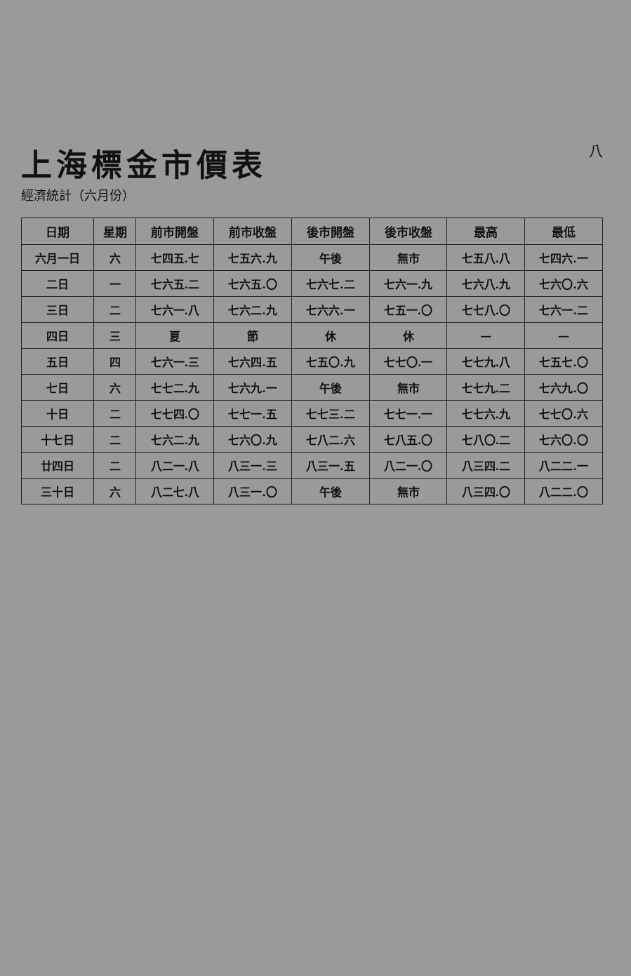上海標金市價表
經濟統計（六月份）
八
| 日期 | 星期 | 前市開盤 | 前市收盤 | 後市開盤 | 後市收盤 | 最高 | 最低 |
| --- | --- | --- | --- | --- | --- | --- | --- |
| 六月一日 | 六 | 七四五.七 | 七五六.九 | 午後 | 無市 | 七五八.八 | 七四六.一 |
| 二日 | 一 | 七六五.二 | 七六五.〇 | 七六七.二 | 七六一.九 | 七六八.九 | 七六〇.六 |
| 三日 | 二 | 七六一.八 | 七六二.九 | 七六六.一 | 七五一.〇 | 七七八.〇 | 七六一.二 |
| 四日 | 三 | 夏 | 節 | 休 | 休 | — | — |
| 五日 | 四 | 七六一.三 | 七六四.五 | 七五〇.九 | 七七〇.一 | 七七九.八 | 七五七.〇 |
| 七日 | 六 | 七七二.九 | 七六九.一 | 午後 | 無市 | 七七九.二 | 七六九.〇 |
| 十日 | 二 | 七七四.〇 | 七七一.五 | 七七三.二 | 七七一.一 | 七七六.九 | 七七〇.六 |
| 十七日 | 二 | 七六二.九 | 七六〇.九 | 七八二.六 | 七八五.〇 | 七八〇.二 | 七六〇.〇 |
| 廿四日 | 二 | 八二一.八 | 八三一.三 | 八三一.五 | 八二一.〇 | 八三四.二 | 八二二.一 |
| 三十日 | 六 | 八二七.八 | 八三一.〇 | 午後 | 無市 | 八三四.〇 | 八二二.〇 |